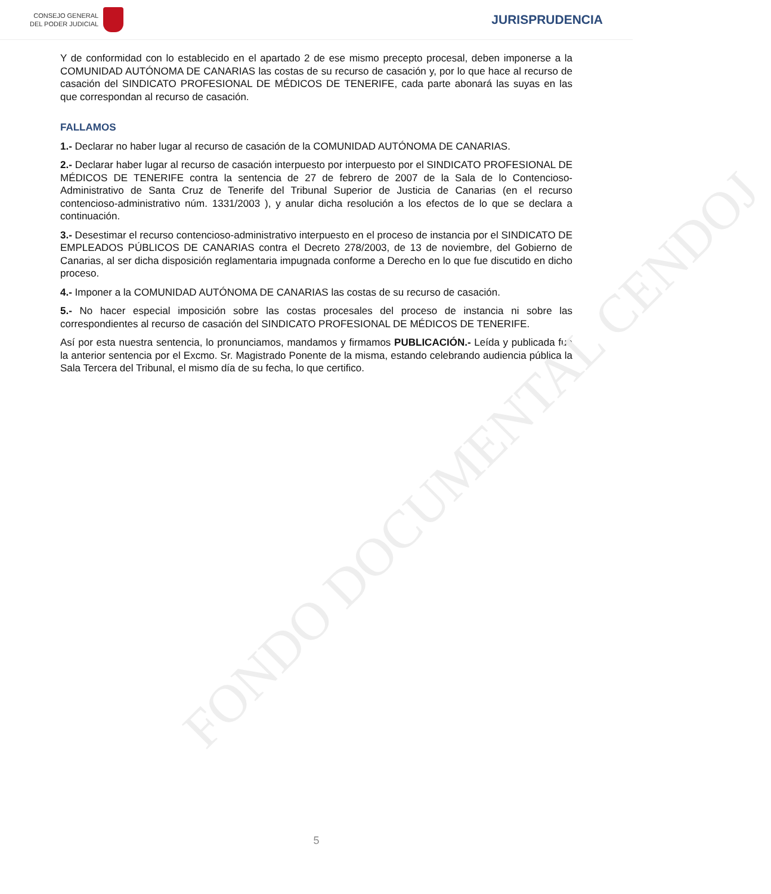FONDO DOCUMENTAL CENDOJ
CONSEJO GENERAL
DEL PODER JUDICIAL
JURISPRUDENCIA
Y de conformidad con lo establecido en el apartado 2 de ese mismo precepto procesal, deben imponerse a la COMUNIDAD AUTÓNOMA DE CANARIAS las costas de su recurso de casación y, por lo que hace al recurso de casación del SINDICATO PROFESIONAL DE MÉDICOS DE TENERIFE, cada parte abonará las suyas en las que correspondan al recurso de casación.
FALLAMOS
1.- Declarar no haber lugar al recurso de casación de la COMUNIDAD AUTÓNOMA DE CANARIAS.
2.- Declarar haber lugar al recurso de casación interpuesto por interpuesto por el SINDICATO PROFESIONAL DE MÉDICOS DE TENERIFE contra la sentencia de 27 de febrero de 2007 de la Sala de lo Contencioso-Administrativo de Santa Cruz de Tenerife del Tribunal Superior de Justicia de Canarias (en el recurso contencioso-administrativo núm. 1331/2003 ), y anular dicha resolución a los efectos de lo que se declara a continuación.
3.- Desestimar el recurso contencioso-administrativo interpuesto en el proceso de instancia por el SINDICATO DE EMPLEADOS PÚBLICOS DE CANARIAS contra el Decreto 278/2003, de 13 de noviembre, del Gobierno de Canarias, al ser dicha disposición reglamentaria impugnada conforme a Derecho en lo que fue discutido en dicho proceso.
4.- Imponer a la COMUNIDAD AUTÓNOMA DE CANARIAS las costas de su recurso de casación.
5.- No hacer especial imposición sobre las costas procesales del proceso de instancia ni sobre las correspondientes al recurso de casación del SINDICATO PROFESIONAL DE MÉDICOS DE TENERIFE.
Así por esta nuestra sentencia, lo pronunciamos, mandamos y firmamos PUBLICACIÓN.- Leída y publicada fue la anterior sentencia por el Excmo. Sr. Magistrado Ponente de la misma, estando celebrando audiencia pública la Sala Tercera del Tribunal, el mismo día de su fecha, lo que certifico.
5